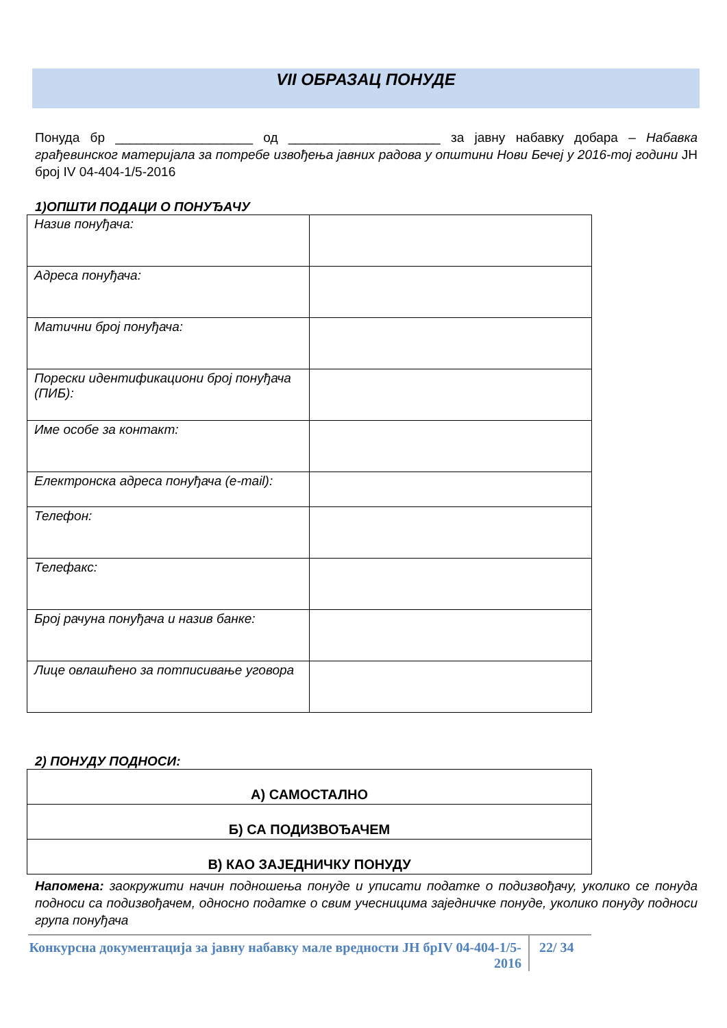VII ОБРАЗАЦ ПОНУДЕ
Понуда бр ___________________ од _____________________ за јавну набавку добара – Набавка грађевинског материјала за потребе извођења јавних радова у општини Нови Бечеј у 2016-тој години ЈН број IV 04-404-1/5-2016
1)ОПШТИ ПОДАЦИ О ПОНУЂАЧУ
| Назив понуђача: | |
| Адреса понуђача: | |
| Матични број понуђача: | |
| Порески идентификациони број понуђача (ПИБ): | |
| Име особе за контакт: | |
| Електронска адреса понуђача (e-mail): | |
| Телефон: | |
| Телефакс: | |
| Број рачуна понуђача и назив банке: | |
| Лице овлашћено за потписивање уговора | |
2) ПОНУДУ ПОДНОСИ:
| А) САМОСТАЛНО |
| Б) СА ПОДИЗВОЂАЧЕМ |
| В) КАО ЗАЈЕДНИЧКУ ПОНУДУ |
Напомена: заокружити начин подношења понуде и уписати податке о подизвођачу, уколико се понуда подноси са подизвођачем, односно податке о свим учесницима заједничке понуде, уколико понуду подноси група понуђача
Конкурсна документација за јавну набавку мале вредности ЈН брIV 04-404-1/5-2016
22/ 34